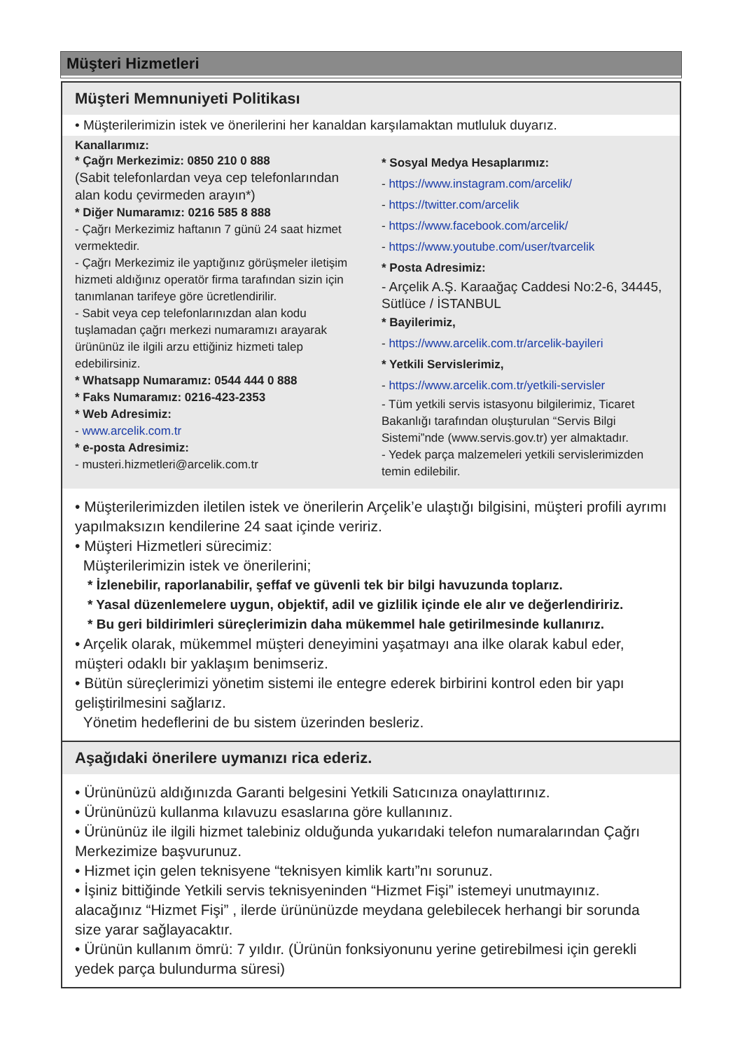Müşteri Hizmetleri
Müşteri Memnuniyeti Politikası
• Müşterilerimizin istek ve önerilerini her kanaldan karşılamaktan mutluluk duyarız.
Kanallarımız:
* Çağrı Merkezimiz: 0850 210 0 888
(Sabit telefonlardan veya cep telefonlarından alan kodu çevirmeden arayın*)
* Diğer Numaramız: 0216 585 8 888
- Çağrı Merkezimiz haftanın 7 günü 24 saat hizmet vermektedir.
- Çağrı Merkezimiz ile yaptığınız görüşmeler iletişim hizmeti aldığınız operatör firma tarafından sizin için tanımlanan tarifeye göre ücretlendirilir.
- Sabit veya cep telefonlarınızdan alan kodu tuşlamadan çağrı merkezi numaramızı arayarak ürününüz ile ilgili arzu ettiğiniz hizmeti talep edebilirsiniz.
* Whatsapp Numaramız: 0544 444 0 888
* Faks Numaramız: 0216-423-2353
* Web Adresimiz:
- www.arcelik.com.tr
* e-posta Adresimiz:
- musteri.hizmetleri@arcelik.com.tr
* Sosyal Medya Hesaplarımız:
- https://www.instagram.com/arcelik/
- https://twitter.com/arcelik
- https://www.facebook.com/arcelik/
- https://www.youtube.com/user/tvarcelik
* Posta Adresimiz:
- Arçelik A.Ş. Karaağaç Caddesi No:2-6, 34445, Sütlüce / İSTANBUL
* Bayilerimiz,
- https://www.arcelik.com.tr/arcelik-bayileri
* Yetkili Servislerimiz,
- https://www.arcelik.com.tr/yetkili-servisler
- Tüm yetkili servis istasyonu bilgilerimiz, Ticaret Bakanlığı tarafından oluşturulan “Servis Bilgi Sistemi”nde (www.servis.gov.tr) yer almaktadır.
- Yedek parça malzemeleri yetkili servislerimizden temin edilebilir.
• Müşterilerimizden iletilen istek ve önerilerin Arçelik’e ulaştığı bilgisini, müşteri profili ayrımı yapılmaksızın kendilerine 24 saat içinde veririz.
• Müşteri Hizmetleri sürecimiz:
Müşterilerimizin istek ve önerilerini;
* İzlenebilir, raporlanabilir, şeffaf ve güvenli tek bir bilgi havuzunda toplarız.
* Yasal düzenlemelere uygun, objektif, adil ve gizlilik içinde ele alır ve değerlendiririz.
* Bu geri bildirimleri süreçlerimizin daha mükemmel hale getirilmesinde kullanırız.
• Arçelik olarak, mükemmel müşteri deneyimini yaşatmayı ana ilke olarak kabul eder, müşteri odaklı bir yaklaşım benimseriz.
• Bütün süreçlerimizi yönetim sistemi ile entegre ederek birbirini kontrol eden bir yapı geliştirilmesini sağlarız.
Yönetim hedeflerini de bu sistem üzerinden besleriz.
Aşağıdaki önerilere uymanızı rica ederiz.
• Ürününüzü aldığınızda Garanti belgesini Yetkili Satıcınıza onaylattırınız.
• Ürününüzü kullanma kılavuzu esaslarına göre kullanınız.
• Ürününüz ile ilgili hizmet talebiniz olduğunda yukarıdaki telefon numaralarından Çağrı Merkezimize başvurunuz.
• Hizmet için gelen teknisyene “teknisyen kimlik kartı”nı sorunuz.
• İşiniz bittiğinde Yetkili servis teknisyeninden “Hizmet Fişi” istemeyi unutmayınız. alacağınız “Hizmet Fişi” , ilerde ürününüzde meydana gelebilecek herhangi bir sorunda size yarar sağlayacaktır.
• Ürünün kullanım ömrü: 7 yıldır. (Ürünün fonksiyonunu yerine getirebilmesi için gerekli yedek parça bulundurma süresi)